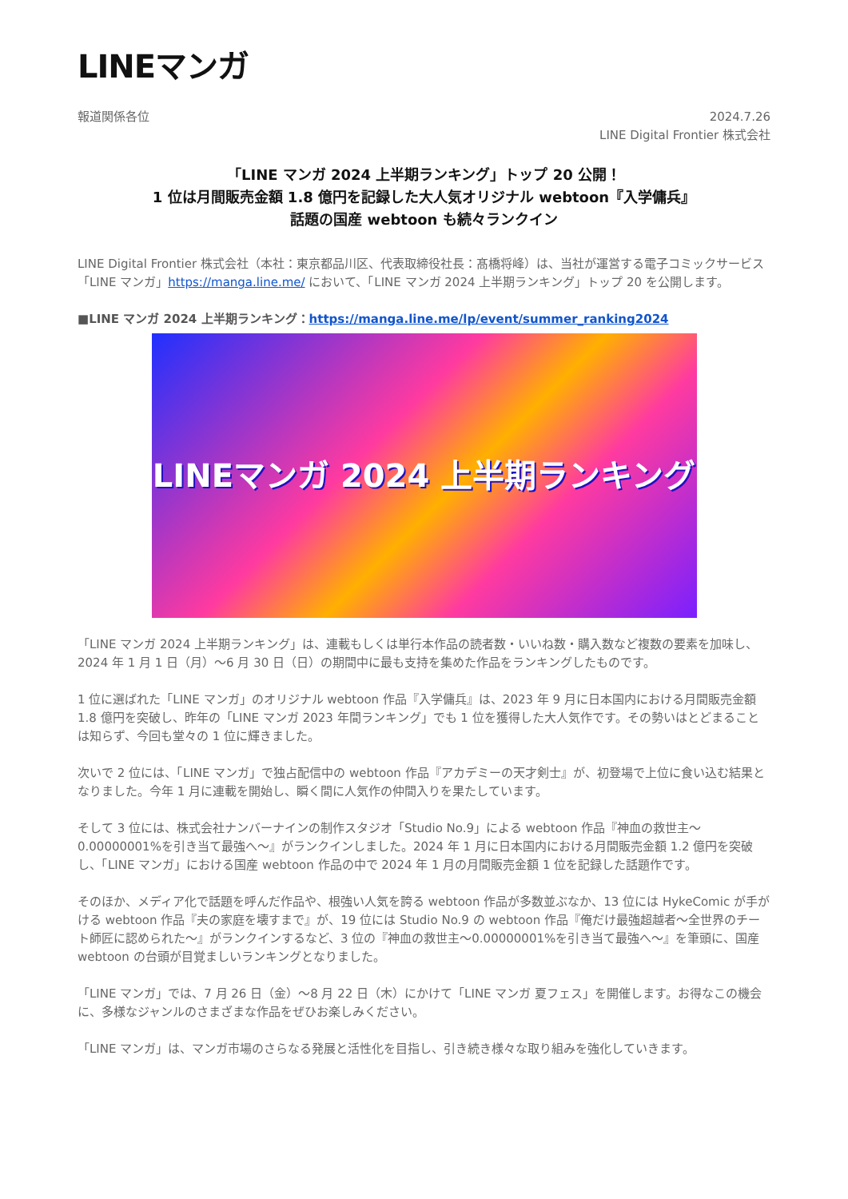LINEマンガ
報道関係各位 2024.7.26
LINE Digital Frontier 株式会社
「LINE マンガ 2024 上半期ランキング」トップ 20 公開！
1 位は月間販売金額 1.8 億円を記録した大人気オリジナル webtoon『入学傭兵』
話題の国産 webtoon も続々ランクイン
LINE Digital Frontier 株式会社（本社：東京都品川区、代表取締役社長：髙橋将峰）は、当社が運営する電子コミックサービス「LINE マンガ」https://manga.line.me/ において、「LINE マンガ 2024 上半期ランキング」トップ 20 を公開します。
■LINE マンガ 2024 上半期ランキング：https://manga.line.me/lp/event/summer_ranking2024
LINEマンガ 2024 上半期ランキング
「LINE マンガ 2024 上半期ランキング」は、連載もしくは単行本作品の読者数・いいね数・購入数など複数の要素を加味し、2024 年 1 月 1 日（月）～6 月 30 日（日）の期間中に最も支持を集めた作品をランキングしたものです。
1 位に選ばれた「LINE マンガ」のオリジナル webtoon 作品『入学傭兵』は、2023 年 9 月に日本国内における月間販売金額 1.8 億円を突破し、昨年の「LINE マンガ 2023 年間ランキング」でも 1 位を獲得した大人気作です。その勢いはとどまることは知らず、今回も堂々の 1 位に輝きました。
次いで 2 位には、「LINE マンガ」で独占配信中の webtoon 作品『アカデミーの天才剣士』が、初登場で上位に食い込む結果となりました。今年 1 月に連載を開始し、瞬く間に人気作の仲間入りを果たしています。
そして 3 位には、株式会社ナンバーナインの制作スタジオ「Studio No.9」による webtoon 作品『神血の救世主～0.00000001%を引き当て最強へ～』がランクインしました。2024 年 1 月に日本国内における月間販売金額 1.2 億円を突破し、「LINE マンガ」における国産 webtoon 作品の中で 2024 年 1 月の月間販売金額 1 位を記録した話題作です。
そのほか、メディア化で話題を呼んだ作品や、根強い人気を誇る webtoon 作品が多数並ぶなか、13 位には HykeComic が手がける webtoon 作品『夫の家庭を壊すまで』が、19 位には Studio No.9 の webtoon 作品『俺だけ最強超越者～全世界のチート師匠に認められた～』がランクインするなど、3 位の『神血の救世主～0.00000001%を引き当て最強へ～』を筆頭に、国産 webtoon の台頭が目覚ましいランキングとなりました。
「LINE マンガ」では、7 月 26 日（金）～8 月 22 日（木）にかけて「LINE マンガ 夏フェス」を開催します。お得なこの機会に、多様なジャンルのさまざまな作品をぜひお楽しみください。
「LINE マンガ」は、マンガ市場のさらなる発展と活性化を目指し、引き続き様々な取り組みを強化していきます。